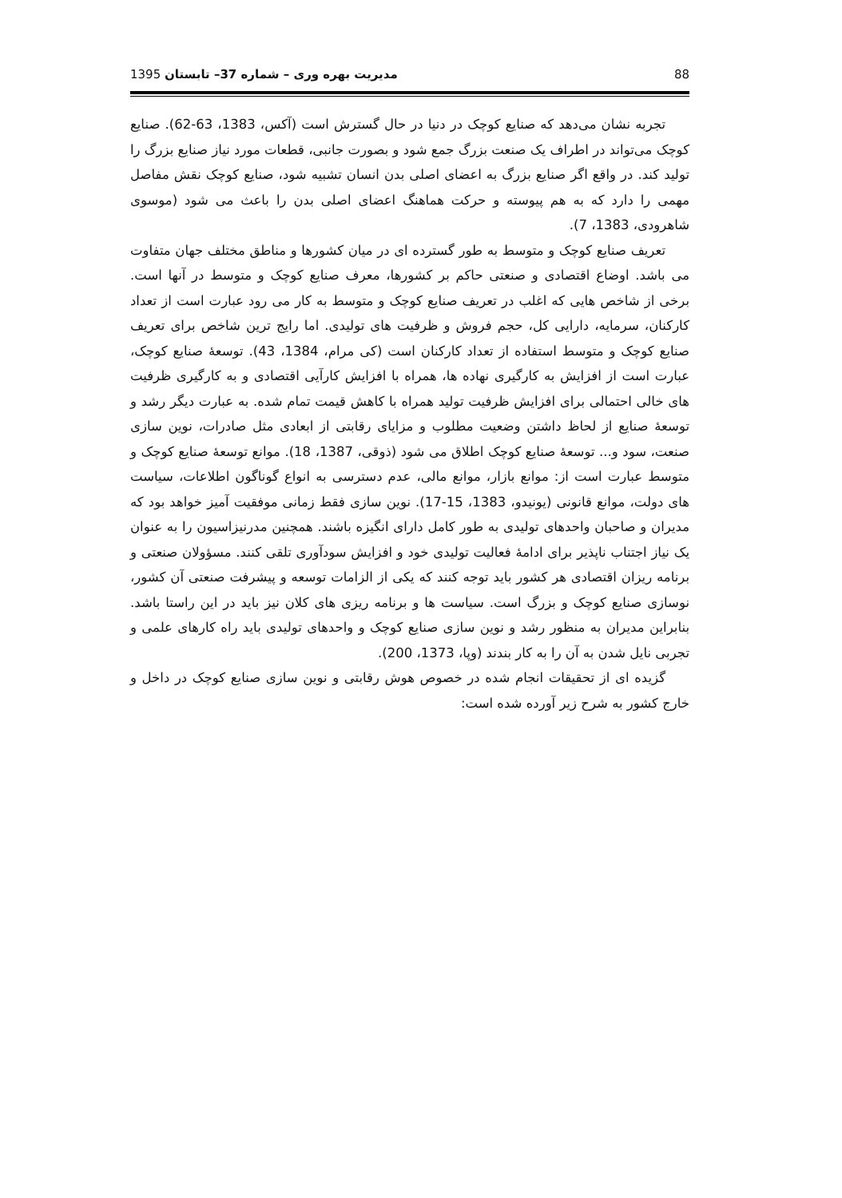88 مدیریت بهره وری – شماره 37– تابستان 1395
تجربه نشان می‌دهد که صنایع کوچک در دنیا در حال گسترش است (آکس، 1383، 63-62). صنایع کوچک می‌تواند در اطراف یک صنعت بزرگ جمع شود و بصورت جانبی، قطعات مورد نیاز صنایع بزرگ را تولید کند. در واقع اگر صنایع بزرگ به اعضای اصلی بدن انسان تشبیه شود، صنایع کوچک نقش مفاصل مهمی را دارد که به هم پیوسته و حرکت هماهنگ اعضای اصلی بدن را باعث می شود (موسوی شاهرودی، 1383، 7).
تعریف صنایع کوچک و متوسط به طور گسترده ای در میان کشورها و مناطق مختلف جهان متفاوت می باشد. اوضاع اقتصادی و صنعتی حاکم بر کشورها، معرف صنایع کوچک و متوسط در آنها است. برخی از شاخص هایی که اغلب در تعریف صنایع کوچک و متوسط به کار می رود عبارت است از تعداد کارکنان، سرمایه، دارایی کل، حجم فروش و ظرفیت های تولیدی. اما رایج ترین شاخص برای تعریف صنایع کوچک و متوسط استفاده از تعداد کارکنان است (کی مرام، 1384، 43). توسعهٔ صنایع کوچک، عبارت است از افزایش به کارگیری نهاده ها، همراه با افزایش کارآیی اقتصادی و به کارگیری ظرفیت های خالی احتمالی برای افزایش ظرفیت تولید همراه با کاهش قیمت تمام شده. به عبارت دیگر رشد و توسعهٔ صنایع از لحاظ داشتن وضعیت مطلوب و مزایای رقابتی از ابعادی مثل صادرات، نوین سازی صنعت، سود و... توسعهٔ صنایع کوچک اطلاق می شود (ذوقی، 1387، 18). موانع توسعهٔ صنایع کوچک و متوسط عبارت است از: موانع بازار، موانع مالی، عدم دسترسی به انواع گوناگون اطلاعات، سیاست های دولت، موانع قانونی (یونیدو، 1383، 15-17). نوین سازی فقط زمانی موفقیت آمیز خواهد بود که مدیران و صاحبان واحدهای تولیدی به طور کامل دارای انگیزه باشند. همچنین مدرنیزاسیون را به عنوان یک نیاز اجتناب ناپذیر برای ادامهٔ فعالیت تولیدی خود و افزایش سودآوری تلقی کنند. مسؤولان صنعتی و برنامه ریزان اقتصادی هر کشور باید توجه کنند که یکی از الزامات توسعه و پیشرفت صنعتی آن کشور، نوسازی صنایع کوچک و بزرگ است. سیاست ها و برنامه ریزی های کلان نیز باید در این راستا باشد. بنابراین مدیران به منظور رشد و نوین سازی صنایع کوچک و واحدهای تولیدی باید راه کارهای علمی و تجربی نایل شدن به آن را به کار بندند (وپا، 1373، 200).
گزیده ای از تحقیقات انجام شده در خصوص هوش رقابتی و نوین سازی صنایع کوچک در داخل و خارج کشور به شرح زیر آورده شده است: